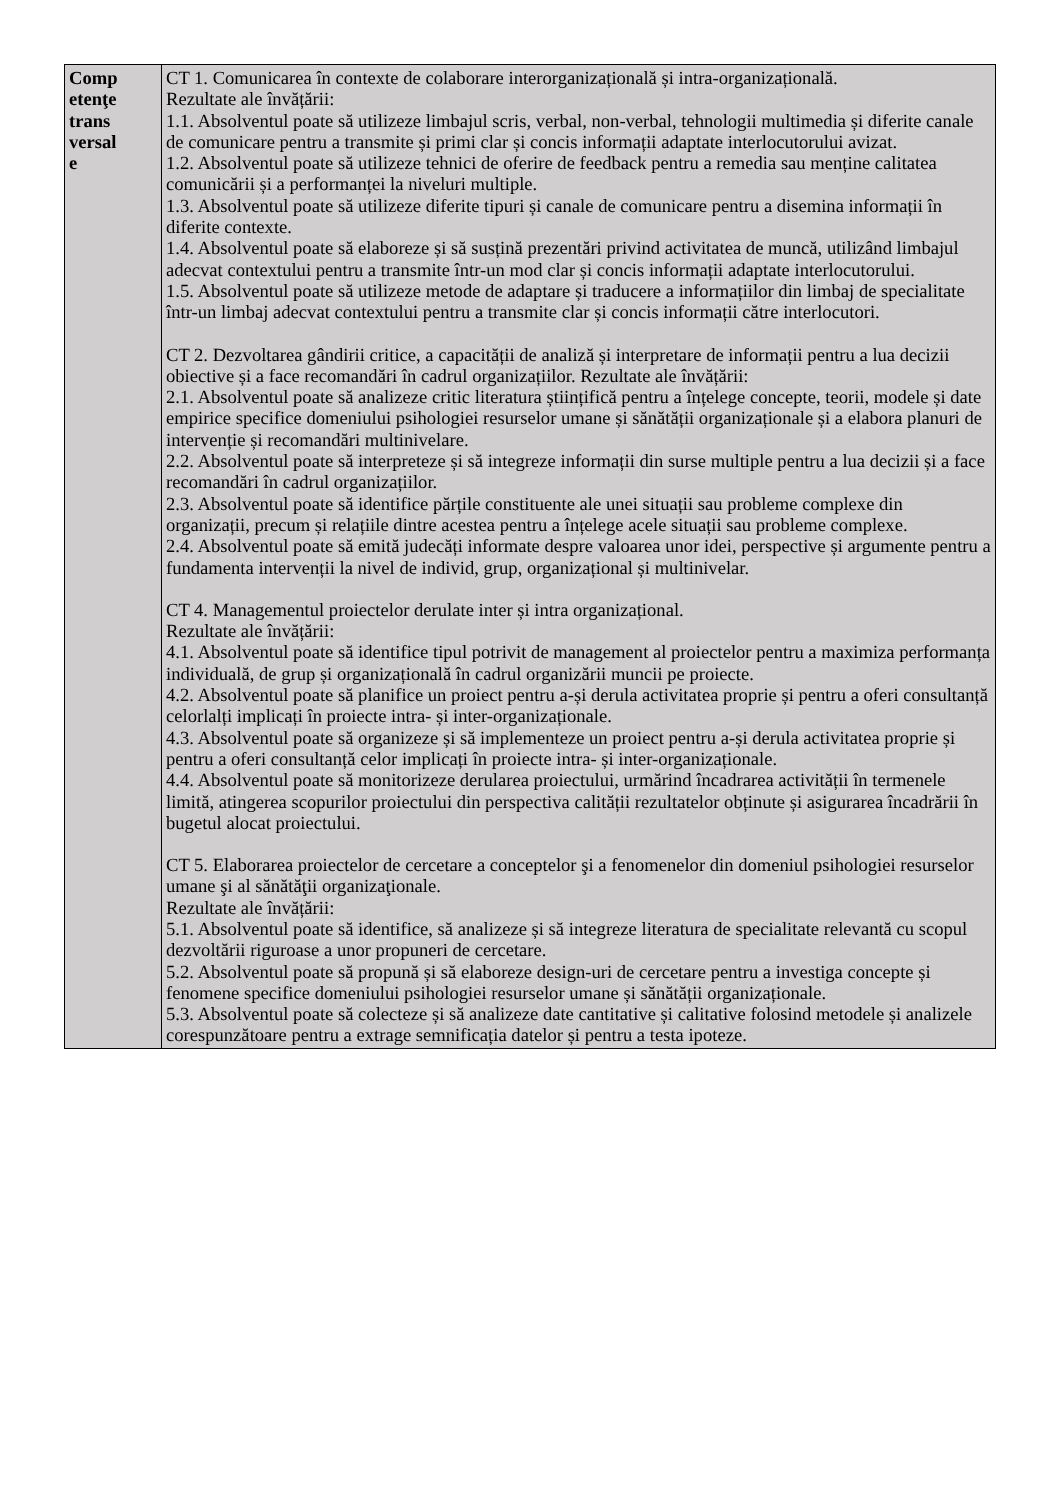| Comp etenţe trans versal e | CT 1. Comunicarea în contexte de colaborare interorganizațională și intra-organizațională. Rezultate ale învățării: 1.1. Absolventul poate să utilizeze limbajul scris, verbal, non-verbal, tehnologii multimedia și diferite canale de comunicare pentru a transmite și primi clar și concis informații adaptate interlocutorului avizat. 1.2. Absolventul poate să utilizeze tehnici de oferire de feedback pentru a remedia sau menține calitatea comunicării și a performanței la niveluri multiple. 1.3. Absolventul poate să utilizeze diferite tipuri și canale de comunicare pentru a disemina informații în diferite contexte. 1.4. Absolventul poate să elaboreze și să susțină prezentări privind activitatea de muncă, utilizând limbajul adecvat contextului pentru a transmite într-un mod clar și concis informații adaptate interlocutorului. 1.5. Absolventul poate să utilizeze metode de adaptare și traducere a informațiilor din limbaj de specialitate într-un limbaj adecvat contextului pentru a transmite clar și concis informații către interlocutori. CT 2. Dezvoltarea gândirii critice, a capacității de analiză și interpretare de informații pentru a lua decizii obiective și a face recomandări în cadrul organizațiilor. Rezultate ale învățării: 2.1. Absolventul poate să analizeze critic literatura științifică pentru a înțelege concepte, teorii, modele și date empirice specifice domeniului psihologiei resurselor umane și sănătății organizaționale și a elabora planuri de intervenție și recomandări multinivelare. 2.2. Absolventul poate să interpreteze și să integreze informații din surse multiple pentru a lua decizii și a face recomandări în cadrul organizațiilor. 2.3. Absolventul poate să identifice părțile constituente ale unei situații sau probleme complexe din organizații, precum și relațiile dintre acestea pentru a înțelege acele situații sau probleme complexe. 2.4. Absolventul poate să emită judecăți informate despre valoarea unor idei, perspective și argumente pentru a fundamenta intervenții la nivel de individ, grup, organizațional și multinivelar. CT 4. Managementul proiectelor derulate inter și intra organizațional. Rezultate ale învățării: 4.1. Absolventul poate să identifice tipul potrivit de management al proiectelor pentru a maximiza performanța individuală, de grup și organizațională în cadrul organizării muncii pe proiecte. 4.2. Absolventul poate să planifice un proiect pentru a-și derula activitatea proprie și pentru a oferi consultanță celorlalți implicați în proiecte intra- și inter-organizaționale. 4.3. Absolventul poate să organizeze și să implementeze un proiect pentru a-și derula activitatea proprie și pentru a oferi consultanță celor implicați în proiecte intra- și inter-organizaționale. 4.4. Absolventul poate să monitorizeze derularea proiectului, urmărind încadrarea activității în termenele limită, atingerea scopurilor proiectului din perspectiva calității rezultatelor obținute și asigurarea încadrării în bugetul alocat proiectului. CT 5. Elaborarea proiectelor de cercetare a conceptelor şi a fenomenelor din domeniul psihologiei resurselor umane şi al sănătăţii organizaţionale. Rezultate ale învățării: 5.1. Absolventul poate să identifice, să analizeze și să integreze literatura de specialitate relevantă cu scopul dezvoltării riguroase a unor propuneri de cercetare. 5.2. Absolventul poate să propună și să elaboreze design-uri de cercetare pentru a investiga concepte și fenomene specifice domeniului psihologiei resurselor umane și sănătății organizaționale. 5.3. Absolventul poate să colecteze și să analizeze date cantitative și calitative folosind metodele și analizele corespunzătoare pentru a extrage semnificația datelor și pentru a testa ipoteze. |